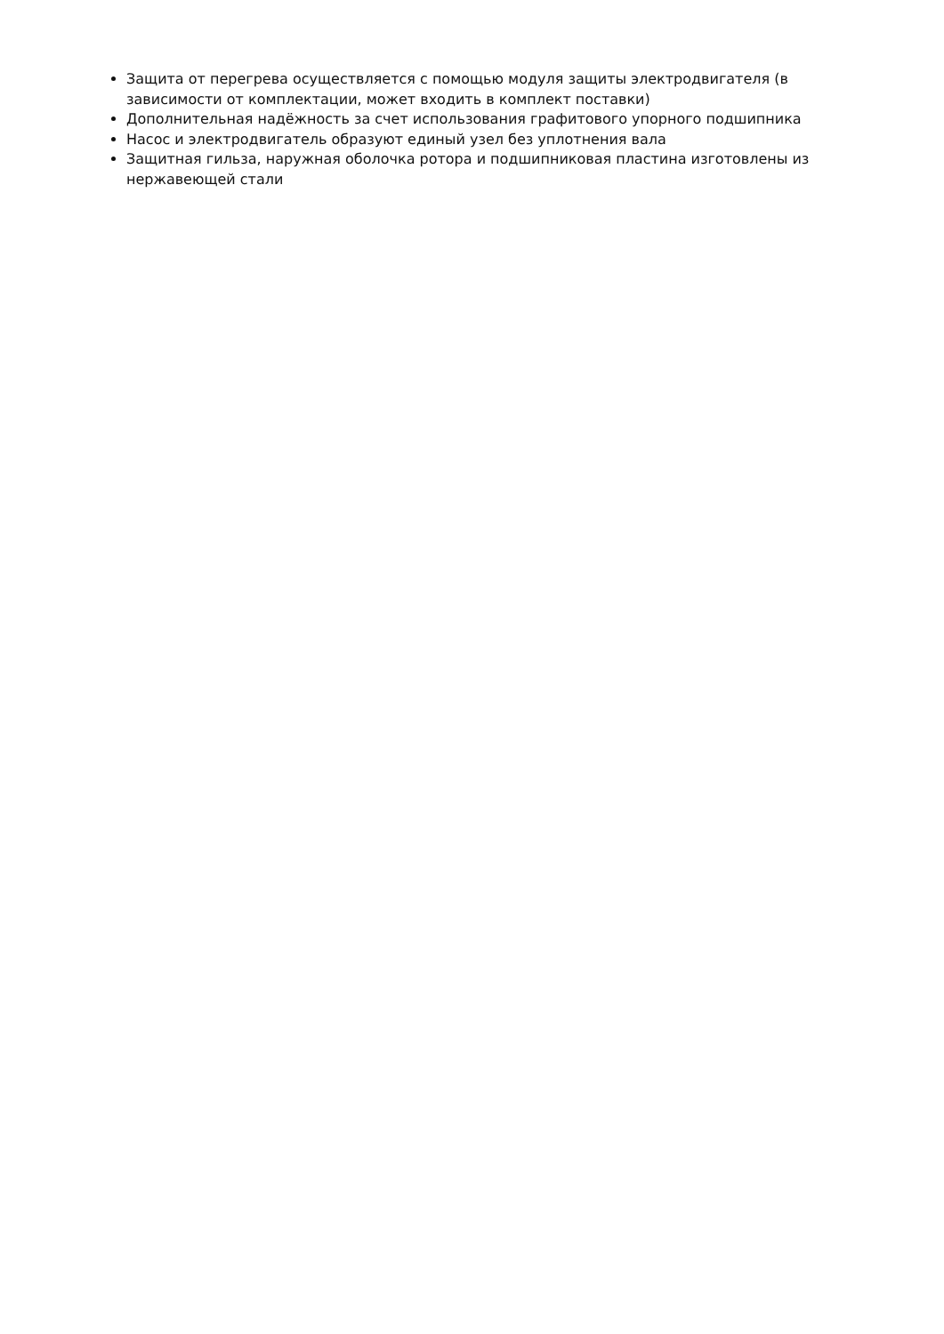Защита от перегрева осуществляется с помощью модуля защиты электродвигателя (в зависимости от комплектации, может входить в комплект поставки)
Дополнительная надёжность за счет использования графитового упорного подшипника
Насос и электродвигатель образуют единый узел без уплотнения вала
Защитная гильза, наружная оболочка ротора и подшипниковая пластина изготовлены из нержавеющей стали